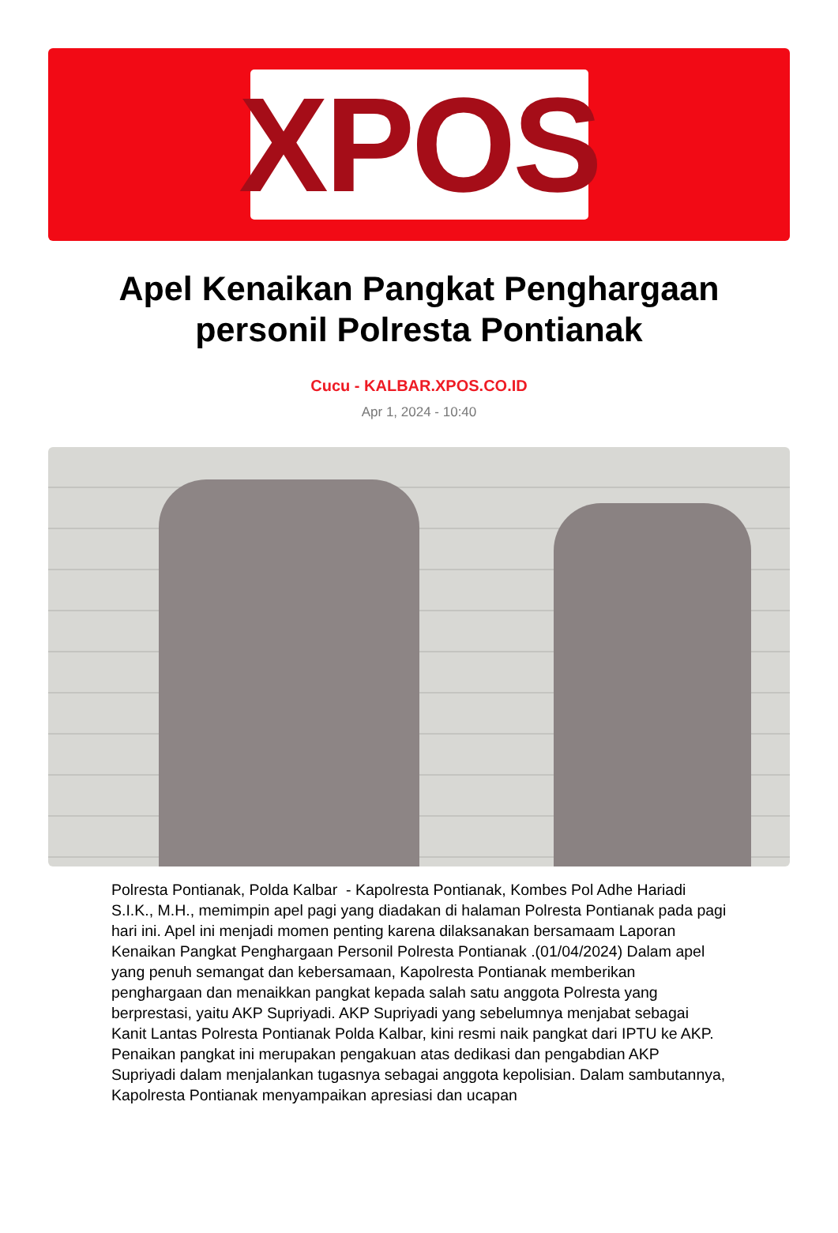XPOS
Apel Kenaikan Pangkat Penghargaan personil Polresta Pontianak
Cucu - KALBAR.XPOS.CO.ID
Apr 1, 2024 - 10:40
Polresta Pontianak, Polda Kalbar - Kapolresta Pontianak, Kombes Pol Adhe Hariadi S.I.K., M.H., memimpin apel pagi yang diadakan di halaman Polresta Pontianak pada pagi hari ini. Apel ini menjadi momen penting karena dilaksanakan bersamaam Laporan Kenaikan Pangkat Penghargaan Personil Polresta Pontianak .(01/04/2024) Dalam apel yang penuh semangat dan kebersamaan, Kapolresta Pontianak memberikan penghargaan dan menaikkan pangkat kepada salah satu anggota Polresta yang berprestasi, yaitu AKP Supriyadi. AKP Supriyadi yang sebelumnya menjabat sebagai Kanit Lantas Polresta Pontianak Polda Kalbar, kini resmi naik pangkat dari IPTU ke AKP. Penaikan pangkat ini merupakan pengakuan atas dedikasi dan pengabdian AKP Supriyadi dalam menjalankan tugasnya sebagai anggota kepolisian. Dalam sambutannya, Kapolresta Pontianak menyampaikan apresiasi dan ucapan